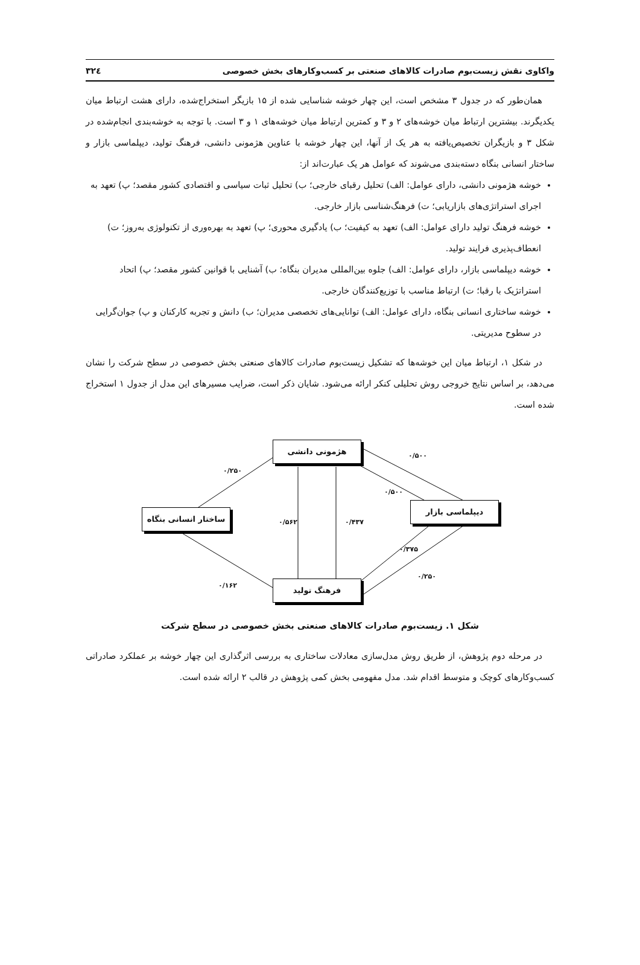واکاوی نقش زیست‌بوم صادرات کالاهای صنعتی بر کسب‌وکارهای بخش خصوصی ۳۲٤
همان‌طور که در جدول ۳ مشخص است، این چهار خوشه شناسایی شده از ۱۵ بازیگر استخراج‌شده، دارای هشت ارتباط میان یکدیگرند. بیشترین ارتباط میان خوشه‌های ۲ و ۳ و کمترین ارتباط میان خوشه‌های ۱ و ۳ است. با توجه به خوشه‌بندی انجام‌شده در شکل ۳ و بازیگران تخصیص‌یافته به هر یک از آنها، این چهار خوشه با عناوین هژمونی دانشی، فرهنگ تولید، دیپلماسی بازار و ساختار انسانی بنگاه دسته‌بندی می‌شوند که عوامل هر یک عبارت‌اند از:
خوشه هژمونی دانشی، دارای عوامل: الف) تحلیل رقبای خارجی؛ ب) تحلیل ثبات سیاسی و اقتصادی کشور مقصد؛ پ) تعهد به اجرای استراتژی‌های بازاریابی؛ ت) فرهنگ‌شناسی بازار خارجی.
خوشه فرهنگ تولید دارای عوامل: الف) تعهد به کیفیت؛ ب) یادگیری محوری؛ پ) تعهد به بهره‌وری از تکنولوژی به‌روز؛ ت) انعطاف‌پذیری فرایند تولید.
خوشه دیپلماسی بازار، دارای عوامل: الف) جلوه بین‌المللی مدیران بنگاه؛ ب) آشنایی با قوانین کشور مقصد؛ پ) اتحاد استراتژیک با رقبا؛ ت) ارتباط مناسب با توزیع‌کنندگان خارجی.
خوشه ساختاری انسانی بنگاه، دارای عوامل: الف) توانایی‌های تخصصی مدیران؛ ب) دانش و تجربه کارکنان و پ) جوان‌گرایی در سطوح مدیریتی.
در شکل ۱، ارتباط میان این خوشه‌ها که تشکیل زیست‌بوم صادرات کالاهای صنعتی بخش خصوصی در سطح شرکت را نشان می‌دهد، بر اساس نتایج خروجی روش تحلیلی کنکر ارائه می‌شود. شایان ذکر است، ضرایب مسیرهای این مدل از جدول ۱ استخراج شده است.
هژمونی دانشی
ساختار انسانی بنگاه
دیپلماسی بازار
فرهنگ تولید
۰/۲۵۰
۰/۵۰۰
۰/۵۰۰
۰/۵۶۲ ۰/۴۳۷
۰/۳۷۵
۰/۲۵۰
۰/۱۶۲
شکل ۱. زیست‌بوم صادرات کالاهای صنعتی بخش خصوصی در سطح شرکت
در مرحله دوم پژوهش، از طریق روش مدل‌سازی معادلات ساختاری به بررسی اثرگذاری این چهار خوشه بر عملکرد صادراتی کسب‌وکارهای کوچک و متوسط اقدام شد. مدل مفهومی بخش کمی پژوهش در قالب ۲ ارائه شده است.